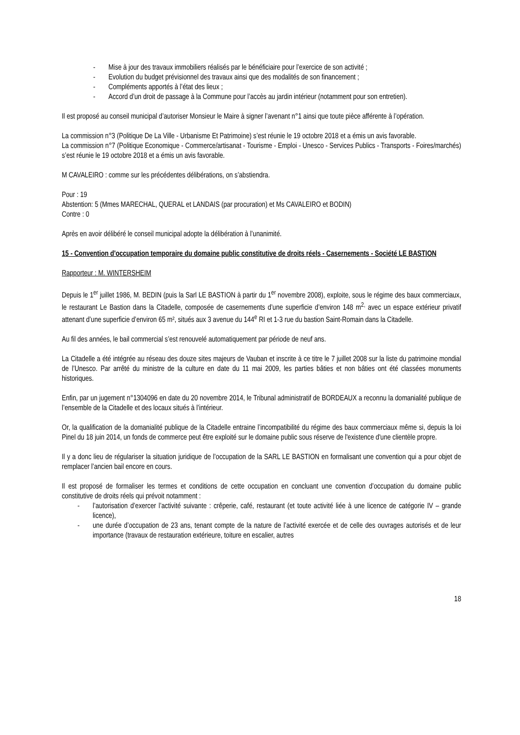- Mise à jour des travaux immobiliers réalisés par le bénéficiaire pour l’exercice de son activité ;
- Evolution du budget prévisionnel des travaux ainsi que des modalités de son financement ;
- Compléments apportés à l’état des lieux ;
- Accord d’un droit de passage à la Commune pour l’accès au jardin intérieur (notamment pour son entretien).
Il est proposé au conseil municipal d’autoriser Monsieur le Maire à signer l’avenant n°1 ainsi que toute pièce afférente à l’opération.
La commission n°3 (Politique De La Ville - Urbanisme Et Patrimoine) s’est réunie le 19 octobre 2018 et a émis un avis favorable.
La commission n°7 (Politique Economique - Commerce/artisanat - Tourisme - Emploi - Unesco - Services Publics - Transports - Foires/marchés) s’est réunie le 19 octobre 2018 et a émis un avis favorable.
M CAVALEIRO : comme sur les précédentes délibérations, on s’abstiendra.
Pour : 19
Abstention: 5 (Mmes MARECHAL, QUERAL et LANDAIS (par procuration) et Ms CAVALEIRO et BODIN)
Contre : 0
Après en avoir délibéré le conseil municipal adopte la délibération à l’unanimité.
15 - Convention d'occupation temporaire du domaine public constitutive de droits réels - Casernements - Société LE BASTION
Rapporteur : M. WINTERSHEIM
Depuis le 1<sup>er</sup> juillet 1986, M. BEDIN (puis la Sarl LE BASTION à partir du 1<sup>er</sup> novembre 2008), exploite, sous le régime des baux commerciaux, le restaurant Le Bastion dans la Citadelle, composée de casernements d’une superficie d’environ 148 m<sup>2,</sup> avec un espace extérieur privatif attenant d’une superficie d’environ 65 m², situés aux 3 avenue du 144<sup>e</sup> RI et 1-3 rue du bastion Saint-Romain dans la Citadelle.
Au fil des années, le bail commercial s’est renouvelé automatiquement par période de neuf ans.
La Citadelle a été intégrée au réseau des douze sites majeurs de Vauban et inscrite à ce titre le 7 juillet 2008 sur la liste du patrimoine mondial de l’Unesco. Par arrêté du ministre de la culture en date du 11 mai 2009, les parties bâties et non bâties ont été classées monuments historiques.
Enfin, par un jugement n°1304096 en date du 20 novembre 2014, le Tribunal administratif de BORDEAUX a reconnu la domanialité publique de l’ensemble de la Citadelle et des locaux situés à l’intérieur.
Or, la qualification de la domanialité publique de la Citadelle entraine l’incompatibilité du régime des baux commerciaux même si, depuis la loi Pinel du 18 juin 2014, un fonds de commerce peut être exploité sur le domaine public sous réserve de l'existence d'une clientèle propre.
Il y a donc lieu de régulariser la situation juridique de l’occupation de la SARL LE BASTION en formalisant une convention qui a pour objet de remplacer l’ancien bail encore en cours.
Il est proposé de formaliser les termes et conditions de cette occupation en concluant une convention d’occupation du domaine public constitutive de droits réels qui prévoit notamment :
- l’autorisation d’exercer l’activité suivante : crêperie, café, restaurant (et toute activité liée à une licence de catégorie IV – grande licence),
- une durée d’occupation de 23 ans, tenant compte de la nature de l’activité exercée et de celle des ouvrages autorisés et de leur importance (travaux de restauration extérieure, toiture en escalier, autres
18